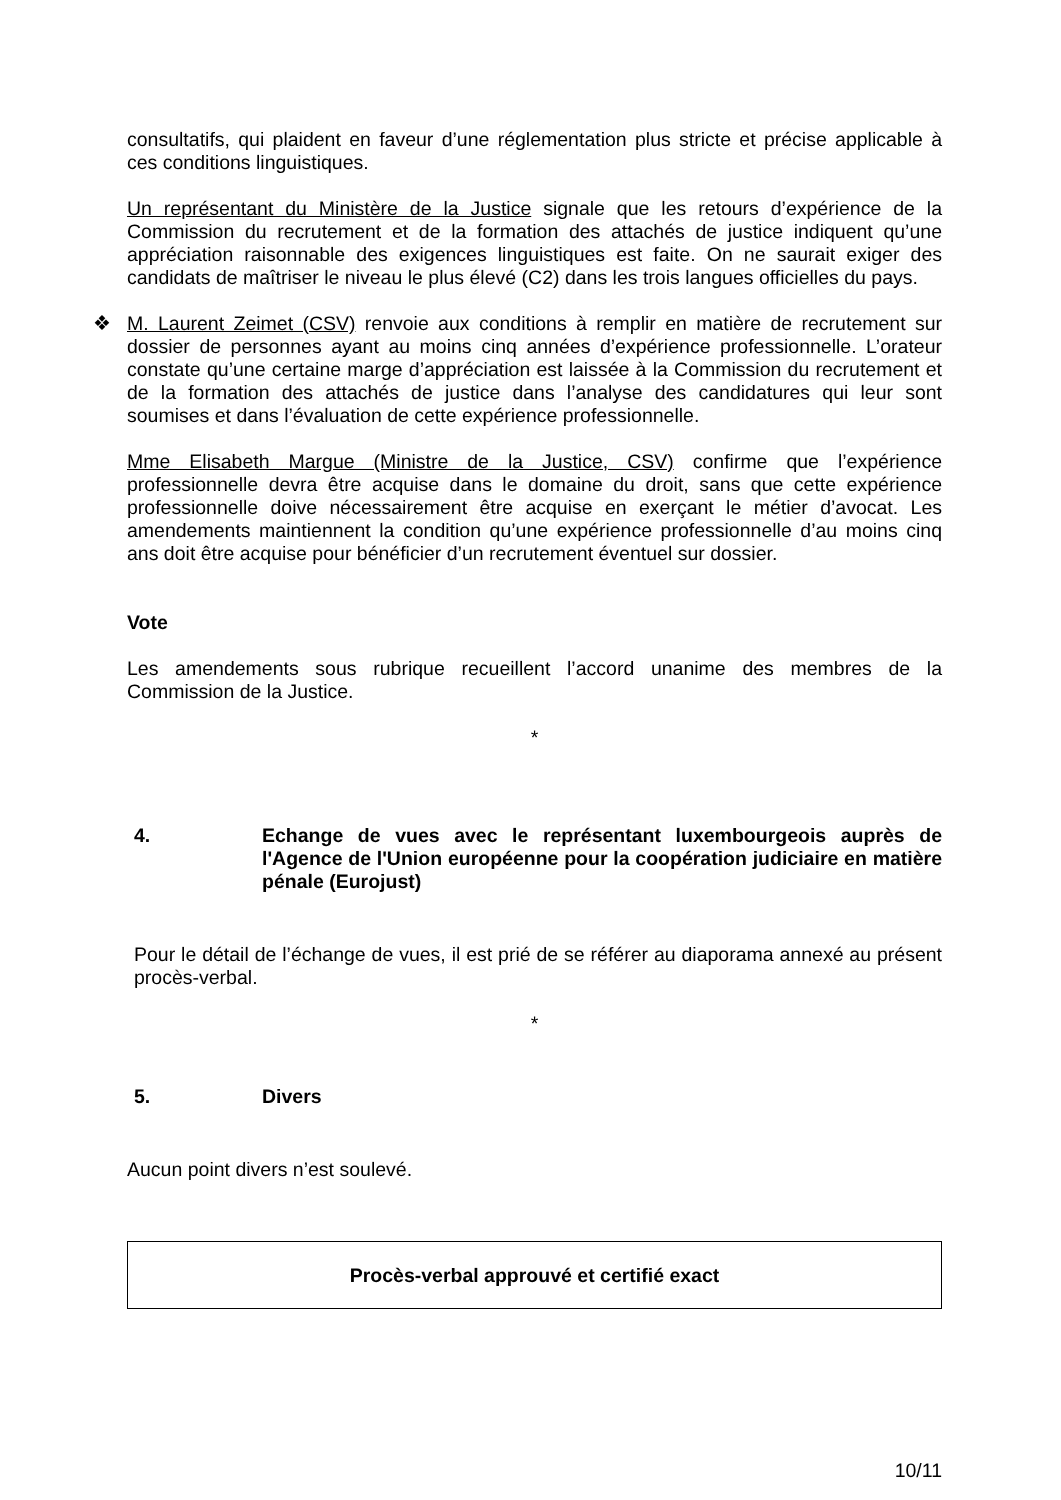consultatifs, qui plaident en faveur d’une réglementation plus stricte et précise applicable à ces conditions linguistiques.
Un représentant du Ministère de la Justice signale que les retours d’expérience de la Commission du recrutement et de la formation des attachés de justice indiquent qu’une appréciation raisonnable des exigences linguistiques est faite. On ne saurait exiger des candidats de maîtriser le niveau le plus élevé (C2) dans les trois langues officielles du pays.
❖ M. Laurent Zeimet (CSV) renvoie aux conditions à remplir en matière de recrutement sur dossier de personnes ayant au moins cinq années d’expérience professionnelle. L’orateur constate qu’une certaine marge d’appréciation est laissée à la Commission du recrutement et de la formation des attachés de justice dans l’analyse des candidatures qui leur sont soumises et dans l’évaluation de cette expérience professionnelle.
Mme Elisabeth Margue (Ministre de la Justice, CSV) confirme que l’expérience professionnelle devra être acquise dans le domaine du droit, sans que cette expérience professionnelle doive nécessairement être acquise en exerçant le métier d’avocat. Les amendements maintiennent la condition qu’une expérience professionnelle d’au moins cinq ans doit être acquise pour bénéficier d’un recrutement éventuel sur dossier.
Vote
Les amendements sous rubrique recueillent l’accord unanime des membres de la Commission de la Justice.
*
4. Echange de vues avec le représentant luxembourgeois auprès de l'Agence de l'Union européenne pour la coopération judiciaire en matière pénale (Eurojust)
Pour le détail de l’échange de vues, il est prié de se référer au diaporama annexé au présent procès-verbal.
*
5. Divers
Aucun point divers n’est soulevé.
Procès-verbal approuvé et certifié exact
10/11